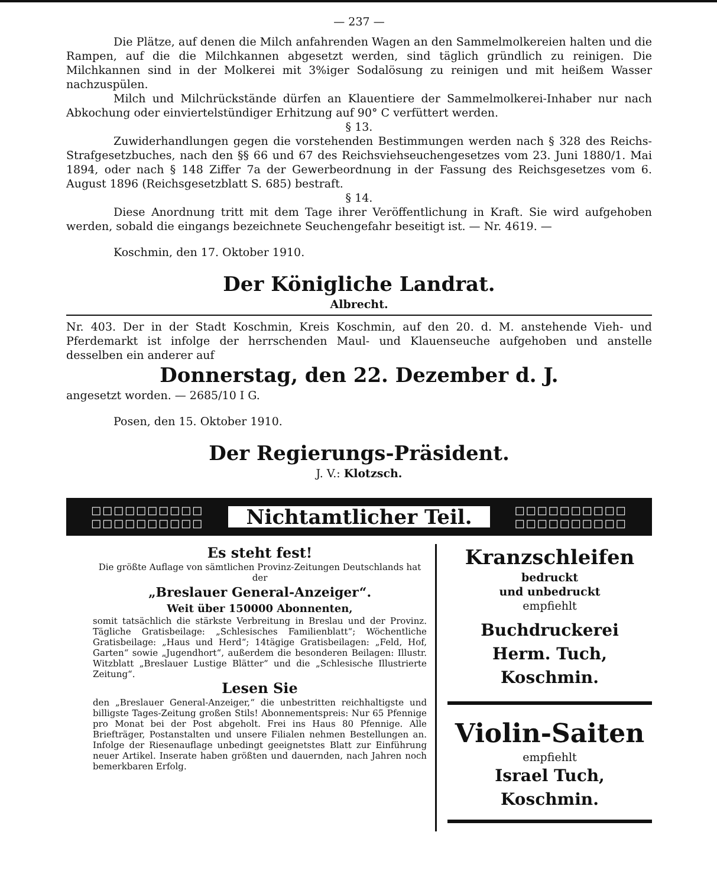— 237 —
Die Plätze, auf denen die Milch anfahrenden Wagen an den Sammelmolkereien halten und die Rampen, auf die die Milchkannen abgesetzt werden, sind täglich gründlich zu reinigen. Die Milchkannen sind in der Molkerei mit 3%iger Sodalösung zu reinigen und mit heißem Wasser nachzuspülen.
Milch und Milchrückstände dürfen an Klauentiere der Sammelmolkerei-Inhaber nur nach Abkochung oder einviertelstündiger Erhitzung auf 90° C verfüttert werden.
§ 13.
Zuwiderhandlungen gegen die vorstehenden Bestimmungen werden nach § 328 des Reichs-Strafgesetzbuches, nach den §§ 66 und 67 des Reichsviehseuchengesetzes vom 23. Juni 1880/1. Mai 1894, oder nach § 148 Ziffer 7a der Gewerbeordnung in der Fassung des Reichsgesetzes vom 6. August 1896 (Reichsgesetzblatt S. 685) bestraft.
§ 14.
Diese Anordnung tritt mit dem Tage ihrer Veröffentlichung in Kraft. Sie wird aufgehoben werden, sobald die eingangs bezeichnete Seuchengefahr beseitigt ist. — Nr. 4619. —
Koschmin, den 17. Oktober 1910.
Der Königliche Landrat.
Albrecht.
Nr. 403. Der in der Stadt Koschmin, Kreis Koschmin, auf den 20. d. M. anstehende Vieh- und Pferdemarkt ist infolge der herrschenden Maul- und Klauenseuche aufgehoben und anstelle desselben ein anderer auf
Donnerstag, den 22. Dezember d. J.
angesetzt worden. — 2685/10 I G.
Posen, den 15. Oktober 1910.
Der Regierungs-Präsident.
J. V.: Klotzsch.
□□□□□□□□□□
□□□□□□□□□□
Nichtamtlicher Teil.
□□□□□□□□□□
□□□□□□□□□□
Es steht fest!
Die größte Auflage von sämtlichen Provinz-Zeitungen Deutschlands hat der
„Breslauer General-Anzeiger“.
Weit über 150000 Abonnenten,
somit tatsächlich die stärkste Verbreitung in Breslau und der Provinz. Tägliche Gratisbeilage: „Schlesisches Familienblatt“; Wöchentliche Gratisbeilage: „Haus und Herd“; 14tägige Gratisbeilagen: „Feld, Hof, Garten“ sowie „Jugendhort“, außerdem die besonderen Beilagen: Illustr. Witzblatt „Breslauer Lustige Blätter“ und die „Schlesische Illustrierte Zeitung“.
Lesen Sie
den „Breslauer General-Anzeiger,“ die unbestritten reichhaltigste und billigste Tages-Zeitung großen Stils! Abonnementspreis: Nur 65 Pfennige pro Monat bei der Post abgeholt. Frei ins Haus 80 Pfennige. Alle Briefträger, Postanstalten und unsere Filialen nehmen Bestellungen an. Infolge der Riesenauflage unbedingt geeignetstes Blatt zur Einführung neuer Artikel. Inserate haben größten und dauernden, nach Jahren noch bemerkbaren Erfolg.
Kranzschleifen
bedruckt
und unbedruckt
empfiehlt
Buchdruckerei
Herm. Tuch, Koschmin.
Violin-Saiten
empfiehlt
Israel Tuch, Koschmin.